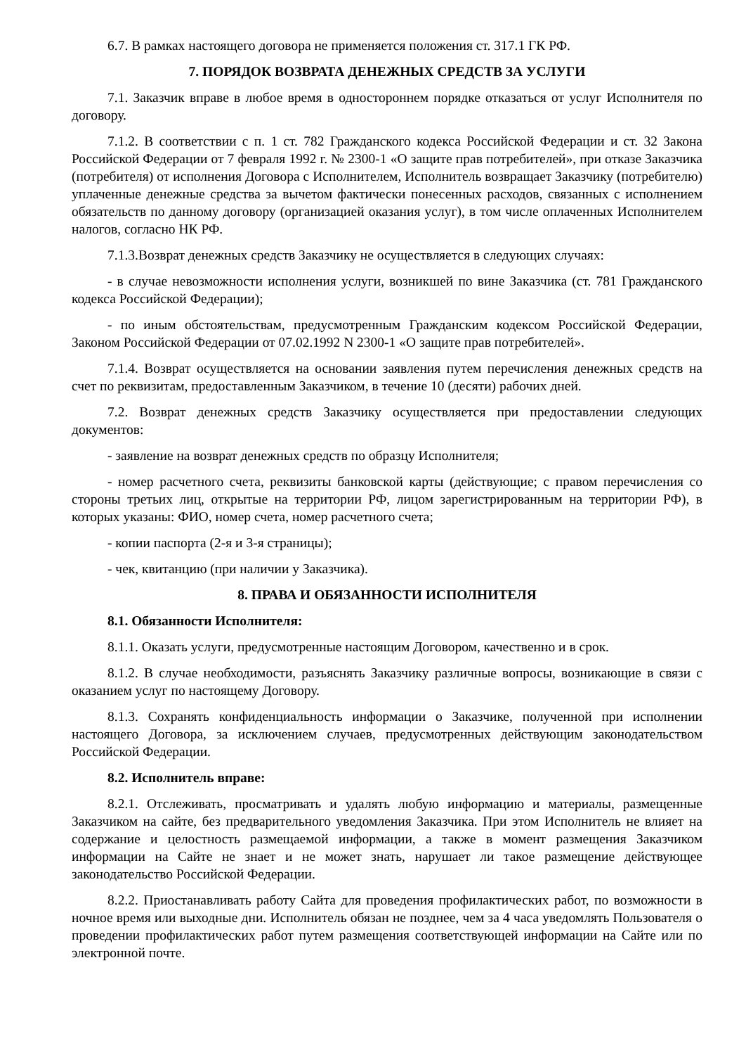6.7. В рамках настоящего договора не применяется положения ст. 317.1 ГК РФ.
7. ПОРЯДОК ВОЗВРАТА ДЕНЕЖНЫХ СРЕДСТВ ЗА УСЛУГИ
7.1. Заказчик вправе в любое время в одностороннем порядке отказаться от услуг Исполнителя по договору.
7.1.2. В соответствии с п. 1 ст. 782 Гражданского кодекса Российской Федерации и ст. 32 Закона Российской Федерации от 7 февраля 1992 г. № 2300-1 «О защите прав потребителей», при отказе Заказчика (потребителя) от исполнения Договора с Исполнителем, Исполнитель возвращает Заказчику (потребителю) уплаченные денежные средства за вычетом фактически понесенных расходов, связанных с исполнением обязательств по данному договору (организацией оказания услуг), в том числе оплаченных Исполнителем налогов, согласно НК РФ.
7.1.3.Возврат денежных средств Заказчику не осуществляется в следующих случаях:
- в случае невозможности исполнения услуги, возникшей по вине Заказчика (ст. 781 Гражданского кодекса Российской Федерации);
- по иным обстоятельствам, предусмотренным Гражданским кодексом Российской Федерации, Законом Российской Федерации от 07.02.1992 N 2300-1 «О защите прав потребителей».
7.1.4. Возврат осуществляется на основании заявления путем перечисления денежных средств на счет по реквизитам, предоставленным Заказчиком, в течение 10 (десяти) рабочих дней.
7.2. Возврат денежных средств Заказчику осуществляется при предоставлении следующих документов:
- заявление на возврат денежных средств по образцу Исполнителя;
- номер расчетного счета, реквизиты банковской карты (действующие; с правом перечисления со стороны третьих лиц, открытые на территории РФ, лицом зарегистрированным на территории РФ), в которых указаны: ФИО, номер счета, номер расчетного счета;
- копии паспорта (2-я и 3-я страницы);
- чек, квитанцию (при наличии у Заказчика).
8. ПРАВА И ОБЯЗАННОСТИ ИСПОЛНИТЕЛЯ
8.1. Обязанности Исполнителя:
8.1.1. Оказать услуги, предусмотренные настоящим Договором, качественно и в срок.
8.1.2. В случае необходимости, разъяснять Заказчику различные вопросы, возникающие в связи с оказанием услуг по настоящему Договору.
8.1.3. Сохранять конфиденциальность информации о Заказчике, полученной при исполнении настоящего Договора, за исключением случаев, предусмотренных действующим законодательством Российской Федерации.
8.2. Исполнитель вправе:
8.2.1. Отслеживать, просматривать и удалять любую информацию и материалы, размещенные Заказчиком на сайте, без предварительного уведомления Заказчика. При этом Исполнитель не влияет на содержание и целостность размещаемой информации, а также в момент размещения Заказчиком информации на Сайте не знает и не может знать, нарушает ли такое размещение действующее законодательство Российской Федерации.
8.2.2. Приостанавливать работу Сайта для проведения профилактических работ, по возможности в ночное время или выходные дни. Исполнитель обязан не позднее, чем за 4 часа уведомлять Пользователя о проведении профилактических работ путем размещения соответствующей информации на Сайте или по электронной почте.